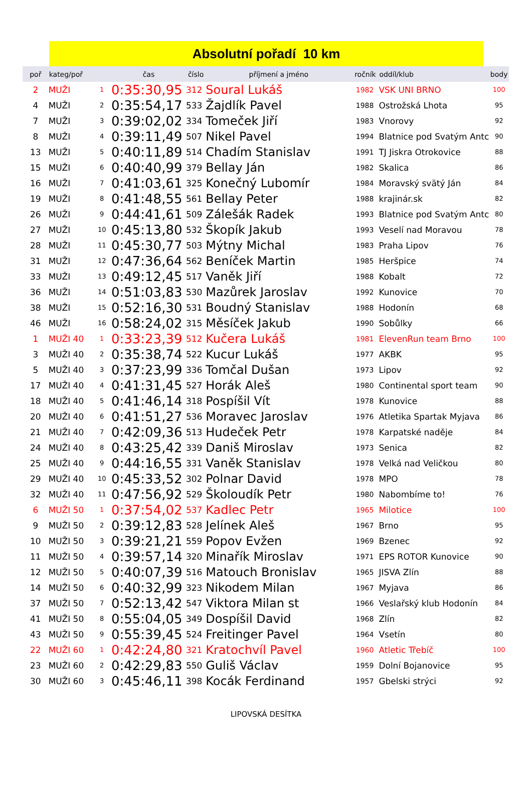Absolutní pořadí 10 km
| poř | kateg/poř | | čas | číslo | příjmení a jméno | ročník | oddíl/klub | body |
| --- | --- | --- | --- | --- | --- | --- | --- | --- |
| 2 | MUŽI | 1 | 0:35:30,95 | 312 | Soural Lukáš | 1982 | VSK UNI BRNO | 100 |
| 4 | MUŽI | 2 | 0:35:54,17 | 533 | Žajdlík Pavel | 1988 | Ostrožská Lhota | 95 |
| 7 | MUŽI | 3 | 0:39:02,02 | 334 | Tomeček Jiří | 1983 | Vnorovy | 92 |
| 8 | MUŽI | 4 | 0:39:11,49 | 507 | Nikel Pavel | 1994 | Blatnice pod Svatým Antc | 90 |
| 13 | MUŽI | 5 | 0:40:11,89 | 514 | Chadím Stanislav | 1991 | TJ Jiskra Otrokovice | 88 |
| 15 | MUŽI | 6 | 0:40:40,99 | 379 | Bellay Ján | 1982 | Skalica | 86 |
| 16 | MUŽI | 7 | 0:41:03,61 | 325 | Konečný Lubomír | 1984 | Moravský svätý Ján | 84 |
| 19 | MUŽI | 8 | 0:41:48,55 | 561 | Bellay Peter | 1988 | krajinár.sk | 82 |
| 26 | MUŽI | 9 | 0:44:41,61 | 509 | Zálešák Radek | 1993 | Blatnice pod Svatým Antc | 80 |
| 27 | MUŽI | 10 | 0:45:13,80 | 532 | Škopík Jakub | 1993 | Veselí nad Moravou | 78 |
| 28 | MUŽI | 11 | 0:45:30,77 | 503 | Mýtny Michal | 1983 | Praha Lipov | 76 |
| 31 | MUŽI | 12 | 0:47:36,64 | 562 | Beníček Martin | 1985 | Heršpice | 74 |
| 33 | MUŽI | 13 | 0:49:12,45 | 517 | Vaněk Jiří | 1988 | Kobalt | 72 |
| 36 | MUŽI | 14 | 0:51:03,83 | 530 | Mazůrek Jaroslav | 1992 | Kunovice | 70 |
| 38 | MUŽI | 15 | 0:52:16,30 | 531 | Boudný Stanislav | 1988 | Hodonín | 68 |
| 46 | MUŽI | 16 | 0:58:24,02 | 315 | Měsíček Jakub | 1990 | Sobůlky | 66 |
| 1 | MUŽI 40 | 1 | 0:33:23,39 | 512 | Kučera Lukáš | 1981 | ElevenRun team Brno | 100 |
| 3 | MUŽI 40 | 2 | 0:35:38,74 | 522 | Kucur Lukáš | 1977 | AKBK | 95 |
| 5 | MUŽI 40 | 3 | 0:37:23,99 | 336 | Tomčal Dušan | 1973 | Lipov | 92 |
| 17 | MUŽI 40 | 4 | 0:41:31,45 | 527 | Horák Aleš | 1980 | Continental sport team | 90 |
| 18 | MUŽI 40 | 5 | 0:41:46,14 | 318 | Pospíšil Vít | 1978 | Kunovice | 88 |
| 20 | MUŽI 40 | 6 | 0:41:51,27 | 536 | Moravec Jaroslav | 1976 | Atletika Spartak Myjava | 86 |
| 21 | MUŽI 40 | 7 | 0:42:09,36 | 513 | Hudeček Petr | 1978 | Karpatské naděje | 84 |
| 24 | MUŽI 40 | 8 | 0:43:25,42 | 339 | Daniš Miroslav | 1973 | Senica | 82 |
| 25 | MUŽI 40 | 9 | 0:44:16,55 | 331 | Vaněk Stanislav | 1978 | Velká nad Veličkou | 80 |
| 29 | MUŽI 40 | 10 | 0:45:33,52 | 302 | Polnar David | 1978 | MPO | 78 |
| 32 | MUŽI 40 | 11 | 0:47:56,92 | 529 | Školoudík Petr | 1980 | Nabombíme to! | 76 |
| 6 | MUŽI 50 | 1 | 0:37:54,02 | 537 | Kadlec Petr | 1965 | Milotice | 100 |
| 9 | MUŽI 50 | 2 | 0:39:12,83 | 528 | Jelínek Aleš | 1967 | Brno | 95 |
| 10 | MUŽI 50 | 3 | 0:39:21,21 | 559 | Popov Evžen | 1969 | Bzenec | 92 |
| 11 | MUŽI 50 | 4 | 0:39:57,14 | 320 | Minařík Miroslav | 1971 | EPS ROTOR Kunovice | 90 |
| 12 | MUŽI 50 | 5 | 0:40:07,39 | 516 | Matouch Bronislav | 1965 | JISVA Zlín | 88 |
| 14 | MUŽI 50 | 6 | 0:40:32,99 | 323 | Nikodem Milan | 1967 | Myjava | 86 |
| 37 | MUŽI 50 | 7 | 0:52:13,42 | 547 | Viktora Milan st | 1966 | Veslařský klub Hodonín | 84 |
| 41 | MUŽI 50 | 8 | 0:55:04,05 | 349 | Dospíšil David | 1968 | Zlín | 82 |
| 43 | MUŽI 50 | 9 | 0:55:39,45 | 524 | Freitinger Pavel | 1964 | Vsetín | 80 |
| 22 | MUŽI 60 | 1 | 0:42:24,80 | 321 | Kratochvíl Pavel | 1960 | Atletic Třebíč | 100 |
| 23 | MUŽI 60 | 2 | 0:42:29,83 | 550 | Guliš Václav | 1959 | Dolní Bojanovice | 95 |
| 30 | MUŽI 60 | 3 | 0:45:46,11 | 398 | Kocák Ferdinand | 1957 | Gbelski strýci | 92 |
LIPOVSKÁ DESÍTKA